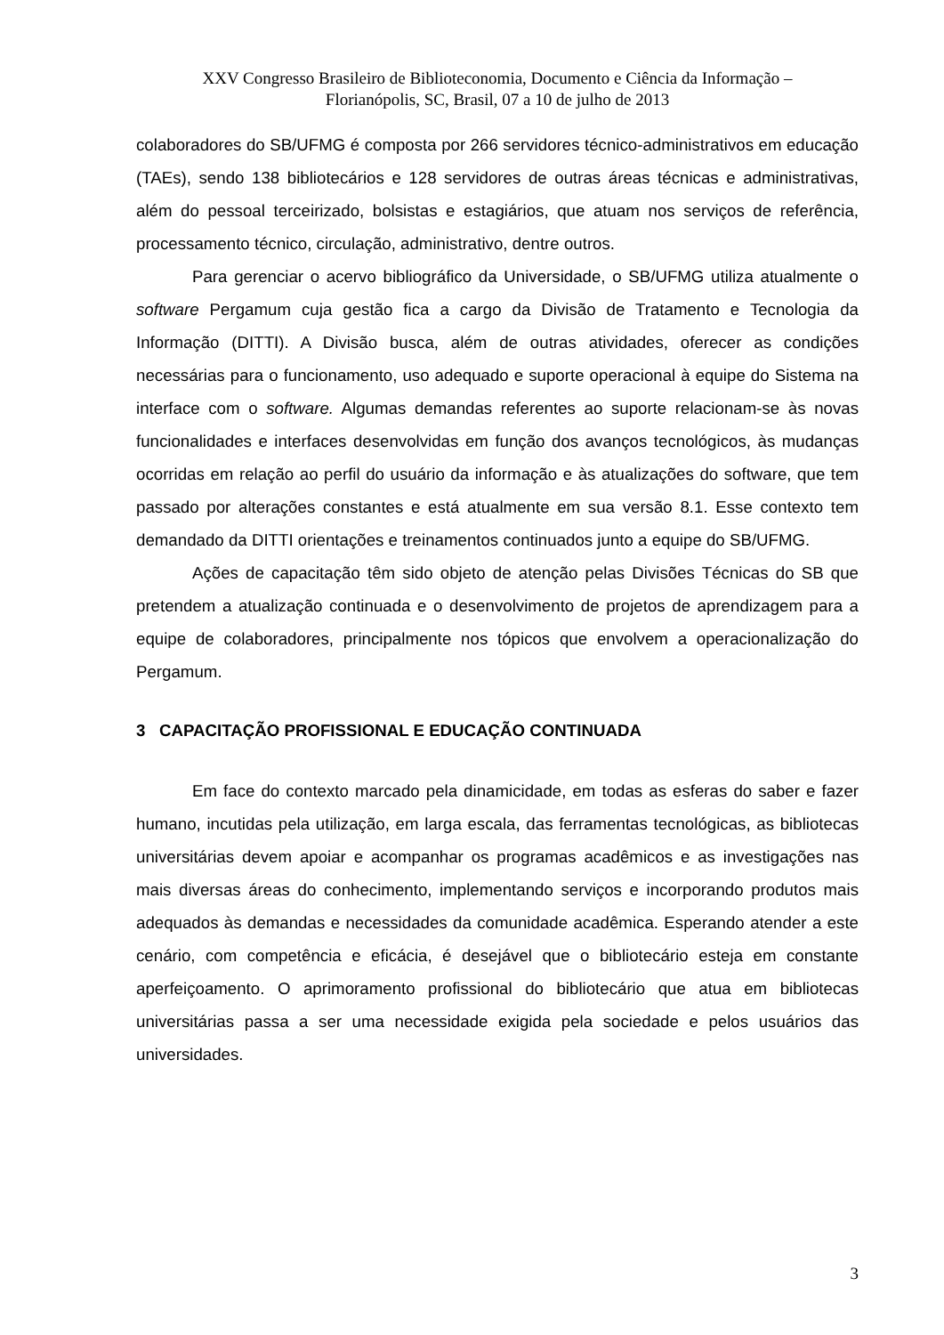XXV Congresso Brasileiro de Biblioteconomia, Documento e Ciência da Informação –
Florianópolis, SC, Brasil, 07 a 10 de julho de 2013
colaboradores do SB/UFMG é composta por 266 servidores técnico-administrativos em educação (TAEs), sendo 138 bibliotecários e 128 servidores de outras áreas técnicas e administrativas, além do pessoal terceirizado, bolsistas e estagiários, que atuam nos serviços de referência, processamento técnico, circulação, administrativo, dentre outros.
Para gerenciar o acervo bibliográfico da Universidade, o SB/UFMG utiliza atualmente o software Pergamum cuja gestão fica a cargo da Divisão de Tratamento e Tecnologia da Informação (DITTI). A Divisão busca, além de outras atividades, oferecer as condições necessárias para o funcionamento, uso adequado e suporte operacional à equipe do Sistema na interface com o software. Algumas demandas referentes ao suporte relacionam-se às novas funcionalidades e interfaces desenvolvidas em função dos avanços tecnológicos, às mudanças ocorridas em relação ao perfil do usuário da informação e às atualizações do software, que tem passado por alterações constantes e está atualmente em sua versão 8.1. Esse contexto tem demandado da DITTI orientações e treinamentos continuados junto a equipe do SB/UFMG.
Ações de capacitação têm sido objeto de atenção pelas Divisões Técnicas do SB que pretendem a atualização continuada e o desenvolvimento de projetos de aprendizagem para a equipe de colaboradores, principalmente nos tópicos que envolvem a operacionalização do Pergamum.
3 CAPACITAÇÃO PROFISSIONAL E EDUCAÇÃO CONTINUADA
Em face do contexto marcado pela dinamicidade, em todas as esferas do saber e fazer humano, incutidas pela utilização, em larga escala, das ferramentas tecnológicas, as bibliotecas universitárias devem apoiar e acompanhar os programas acadêmicos e as investigações nas mais diversas áreas do conhecimento, implementando serviços e incorporando produtos mais adequados às demandas e necessidades da comunidade acadêmica. Esperando atender a este cenário, com competência e eficácia, é desejável que o bibliotecário esteja em constante aperfeiçoamento. O aprimoramento profissional do bibliotecário que atua em bibliotecas universitárias passa a ser uma necessidade exigida pela sociedade e pelos usuários das universidades.
3